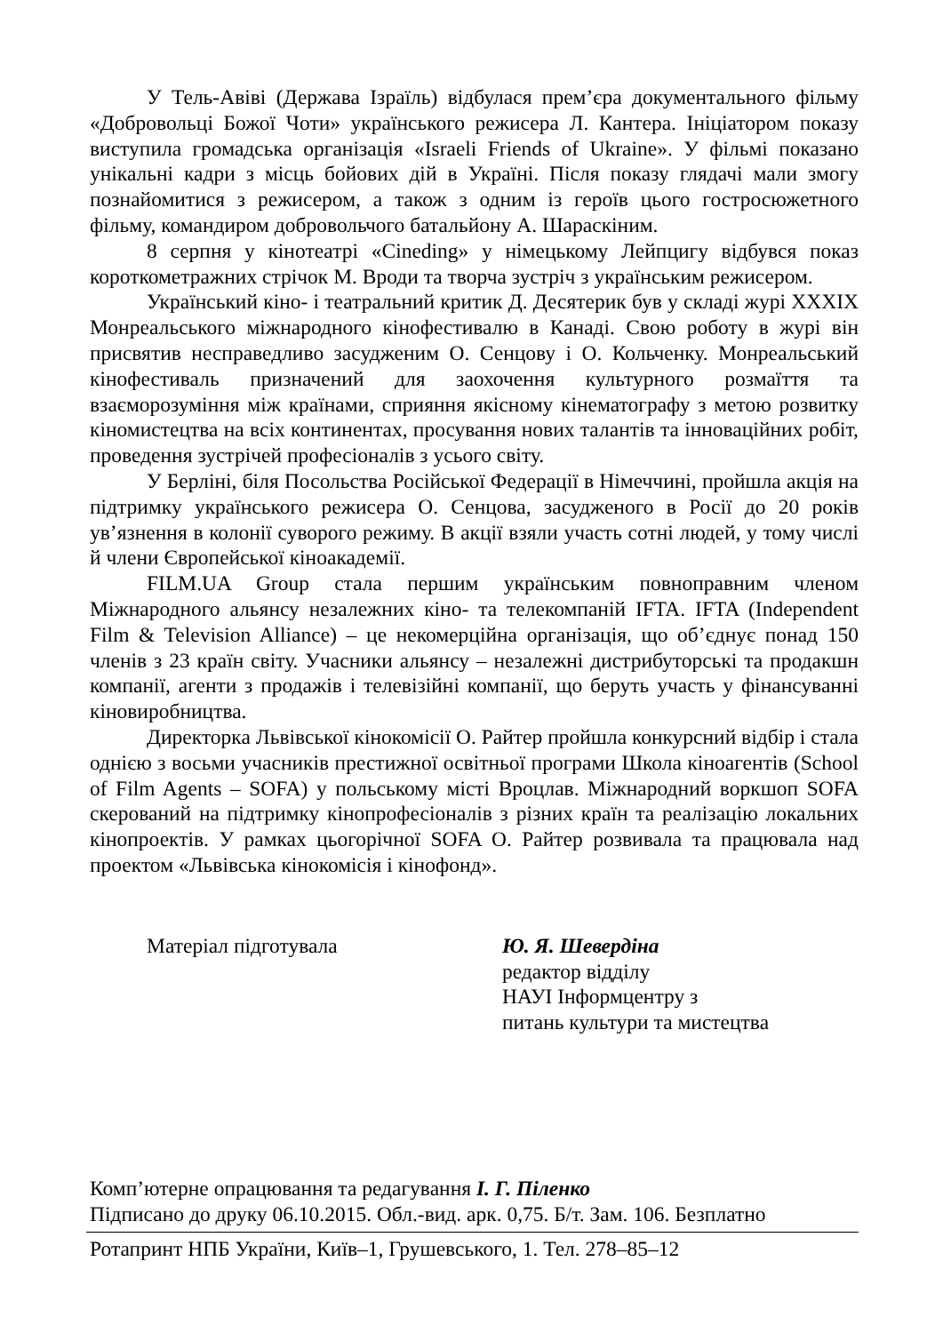У Тель-Авіві (Держава Ізраїль) відбулася прем’єра документального фільму «Добровольці Божої Чоти» українського режисера Л. Кантера. Ініціатором показу виступила громадська організація «Israeli Friends of Ukraine». У фільмі показано унікальні кадри з місць бойових дій в Україні. Після показу глядачі мали змогу познайомитися з режисером, а також з одним із героїв цього гостросюжетного фільму, командиром добровольчого батальйону А. Шараскіним.
8 серпня у кінотеатрі «Cineding» у німецькому Лейпцигу відбувся показ короткометражних стрічок М. Вроди та творча зустріч з українським режисером.
Український кіно- і театральний критик Д. Десятерик був у складі журі XXXIX Монреальського міжнародного кінофестивалю в Канаді. Свою роботу в журі він присвятив несправедливо засудженим О. Сенцову і О. Кольченку. Монреальський кінофестиваль призначений для заохочення культурного розмаїття та взаєморозуміння між країнами, сприяння якісному кінематографу з метою розвитку кіномистецтва на всіх континентах, просування нових талантів та інноваційних робіт, проведення зустрічей професіоналів з усього світу.
У Берліні, біля Посольства Російської Федерації в Німеччині, пройшла акція на підтримку українського режисера О. Сенцова, засудженого в Росії до 20 років ув’язнення в колонії суворого режиму. В акції взяли участь сотні людей, у тому числі й члени Європейської кіноакадемії.
FILM.UA Group стала першим українським повноправним членом Міжнародного альянсу незалежних кіно- та телекомпаній IFTA. IFTA (Independent Film & Television Alliance) – це некомерційна організація, що об’єднує понад 150 членів з 23 країн світу. Учасники альянсу – незалежні дистрибуторські та продакшн компанії, агенти з продажів і телевізійні компанії, що беруть участь у фінансуванні кіновиробництва.
Директорка Львівської кінокомісії О. Райтер пройшла конкурсний відбір і стала однією з восьми учасників престижної освітньої програми Школа кіноагентів (School of Film Agents – SOFA) у польському місті Вроцлав. Міжнародний воркшоп SOFA скерований на підтримку кінопрофесіоналів з різних країн та реалізацію локальних кінопроектів. У рамках цьогорічної SOFA О. Райтер розвивала та працювала над проектом «Львівська кінокомісія і кінофонд».
Матеріал підготувала Ю. Я. Шевердіна
редактор відділу
НАУІ Інформцентру з
питань культури та мистецтва
Комп’ютерне опрацювання та редагування І. Г. Піленко
Підписано до друку 06.10.2015. Обл.-вид. арк. 0,75. Б/т. Зам. 106. Безплатно
Ротапринт НПБ України, Київ–1, Грушевського, 1. Тел. 278–85–12